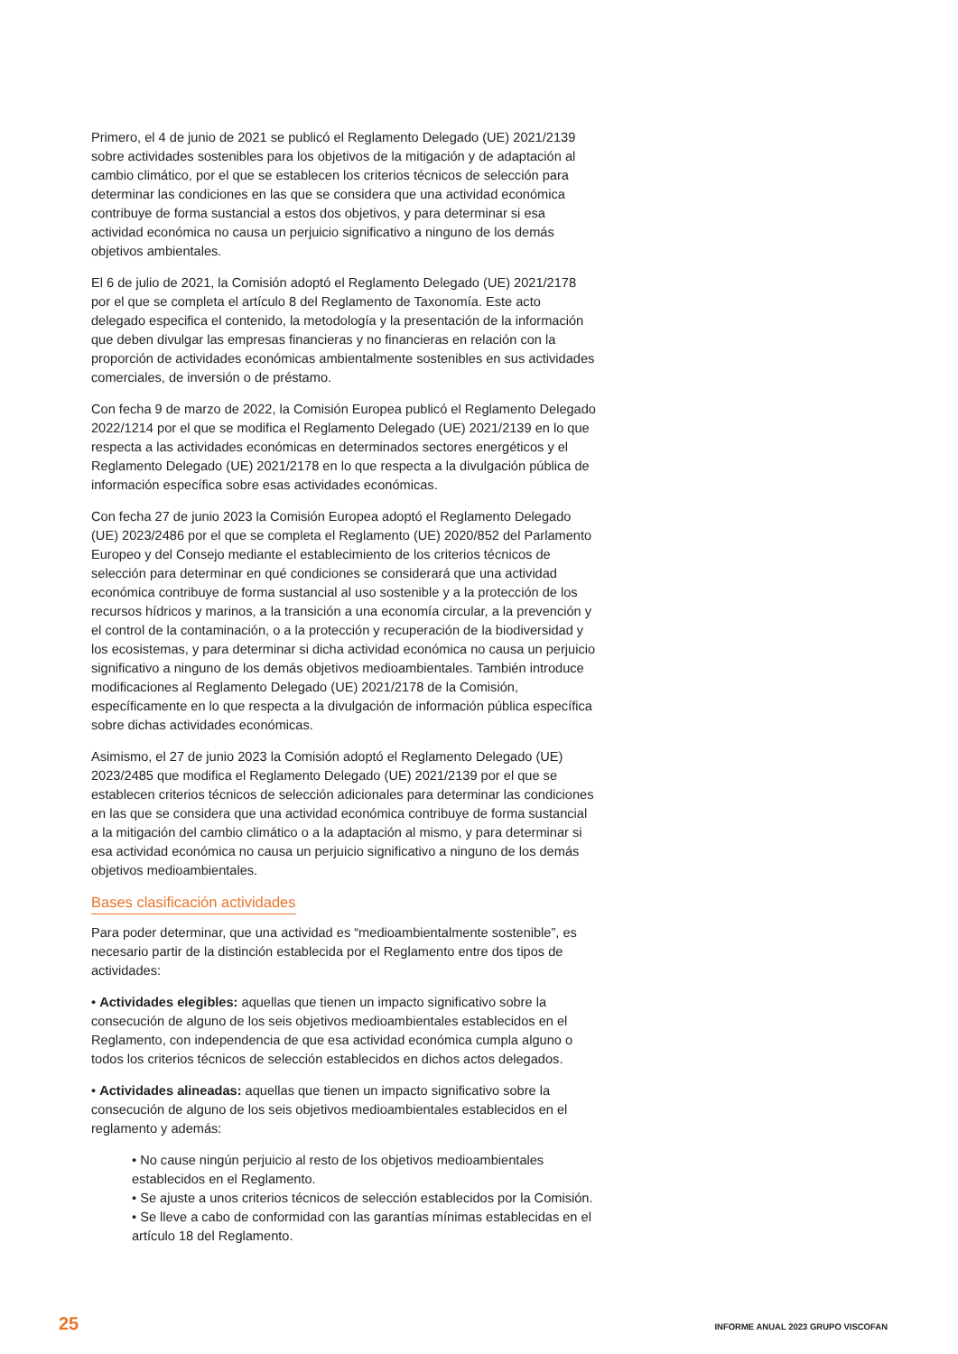Primero, el 4 de junio de 2021 se publicó el Reglamento Delegado (UE) 2021/2139 sobre actividades sostenibles para los objetivos de la mitigación y de adaptación al cambio climático, por el que se establecen los criterios técnicos de selección para determinar las condiciones en las que se considera que una actividad económica contribuye de forma sustancial a estos dos objetivos, y para determinar si esa actividad económica no causa un perjuicio significativo a ninguno de los demás objetivos ambientales.
El 6 de julio de 2021, la Comisión adoptó el Reglamento Delegado (UE) 2021/2178 por el que se completa el artículo 8 del Reglamento de Taxonomía. Este acto delegado especifica el contenido, la metodología y la presentación de la información que deben divulgar las empresas financieras y no financieras en relación con la proporción de actividades económicas ambientalmente sostenibles en sus actividades comerciales, de inversión o de préstamo.
Con fecha 9 de marzo de 2022, la Comisión Europea publicó el Reglamento Delegado 2022/1214 por el que se modifica el Reglamento Delegado (UE) 2021/2139 en lo que respecta a las actividades económicas en determinados sectores energéticos y el Reglamento Delegado (UE) 2021/2178 en lo que respecta a la divulgación pública de información específica sobre esas actividades económicas.
Con fecha 27 de junio 2023 la Comisión Europea adoptó el Reglamento Delegado (UE) 2023/2486 por el que se completa el Reglamento (UE) 2020/852 del Parlamento Europeo y del Consejo mediante el establecimiento de los criterios técnicos de selección para determinar en qué condiciones se considerará que una actividad económica contribuye de forma sustancial al uso sostenible y a la protección de los recursos hídricos y marinos, a la transición a una economía circular, a la prevención y el control de la contaminación, o a la protección y recuperación de la biodiversidad y los ecosistemas, y para determinar si dicha actividad económica no causa un perjuicio significativo a ninguno de los demás objetivos medioambientales. También introduce modificaciones al Reglamento Delegado (UE) 2021/2178 de la Comisión, específicamente en lo que respecta a la divulgación de información pública específica sobre dichas actividades económicas.
Asimismo, el 27 de junio 2023 la Comisión adoptó el Reglamento Delegado (UE) 2023/2485 que modifica el Reglamento Delegado (UE) 2021/2139 por el que se establecen criterios técnicos de selección adicionales para determinar las condiciones en las que se considera que una actividad económica contribuye de forma sustancial a la mitigación del cambio climático o a la adaptación al mismo, y para determinar si esa actividad económica no causa un perjuicio significativo a ninguno de los demás objetivos medioambientales.
Bases clasificación actividades
Para poder determinar, que una actividad es “medioambientalmente sostenible”, es necesario partir de la distinción establecida por el Reglamento entre dos tipos de actividades:
• Actividades elegibles: aquellas que tienen un impacto significativo sobre la consecución de alguno de los seis objetivos medioambientales establecidos en el Reglamento, con independencia de que esa actividad económica cumpla alguno o todos los criterios técnicos de selección establecidos en dichos actos delegados.
• Actividades alineadas: aquellas que tienen un impacto significativo sobre la consecución de alguno de los seis objetivos medioambientales establecidos en el reglamento y además:
• No cause ningún perjuicio al resto de los objetivos medioambientales establecidos en el Reglamento.
• Se ajuste a unos criterios técnicos de selección establecidos por la Comisión.
• Se lleve a cabo de conformidad con las garantías mínimas establecidas en el artículo 18 del Reglamento.
25 INFORME ANUAL 2023 GRUPO VISCOFAN